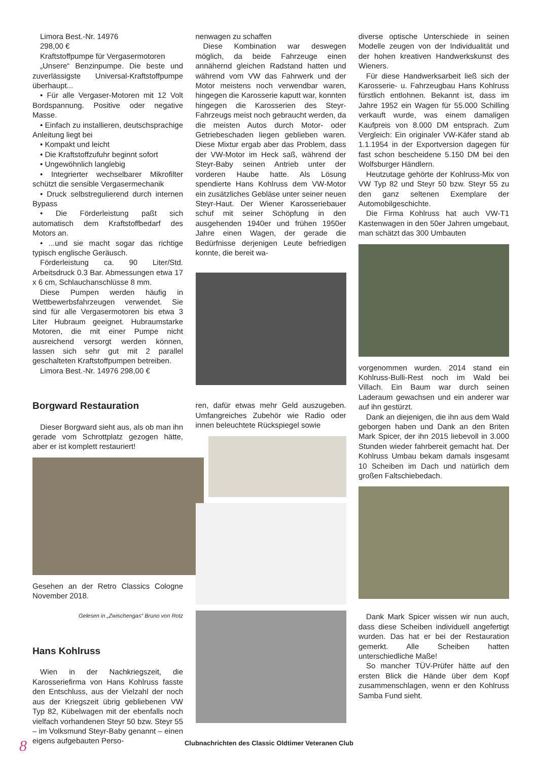Limora Best.-Nr. 14976
298,00 €
Kraftstoffpumpe für Vergasermotoren
„Unsere“ Benzinpumpe. Die beste und zuverlässigste Universal-Kraftstoffpumpe überhaupt...
• Für alle Vergaser-Motoren mit 12 Volt Bordspannung. Positive oder negative Masse.
• Einfach zu installieren, deutschsprachige Anleitung liegt bei
• Kompakt und leicht
• Die Kraftstoffzufuhr beginnt sofort
• Ungewöhnlich langlebig
• Integrierter wechselbarer Mikrofilter schützt die sensible Vergasermechanik
• Druck selbstregulierend durch internen Bypass
• Die Förderleistung paßt sich automatisch dem Kraftstoffbedarf des Motors an.
• ...und sie macht sogar das richtige typisch englische Geräusch.
Förderleistung ca. 90 Liter/Std. Arbeitsdruck 0.3 Bar. Abmessungen etwa 17 x 6 cm, Schlauchanschlüsse 8 mm.
Diese Pumpen werden häufig in Wettbewerbsfahrzeugen verwendet. Sie sind für alle Vergasermotoren bis etwa 3 Liter Hubraum geeignet. Hubraumstarke Motoren, die mit einer Pumpe nicht ausreichend versorgt werden können, lassen sich sehr gut mit 2 parallel geschalteten Kraftstoffpumpen betreiben.
Limora Best.-Nr. 14976 298,00 €
Borgward Restauration
Dieser Borgward sieht aus, als ob man ihn gerade vom Schrottplatz gezogen hätte, aber er ist komplett restauriert!
Gesehen an der Retro Classics Cologne November 2018.
Gelesen in „Zwischengas“ Bruno von Rotz
Hans Kohlruss
Wien in der Nachkriegszeit, die Karosseriefirma von Hans Kohlruss fasste den Entschluss, aus der Vielzahl der noch aus der Kriegszeit übrig gebliebenen VW Typ 82, Kübelwagen mit der ebenfalls noch vielfach vorhandenen Steyr 50 bzw. Steyr 55 – im Volksmund Steyr-Baby genannt – einen eigens aufgebauten Perso-
nenwagen zu schaffen
Diese Kombination war deswegen möglich, da beide Fahrzeuge einen annähernd gleichen Radstand hatten und während vom VW das Fahrwerk und der Motor meistens noch verwendbar waren, hingegen die Karosserie kaputt war, konnten hingegen die Karosserien des Steyr-Fahrzeugs meist noch gebraucht werden, da die meisten Autos durch Motor- oder Getriebeschaden liegen geblieben waren. Diese Mixtur ergab aber das Problem, dass der VW-Motor im Heck saß, während der Steyr-Baby seinen Antrieb unter der vorderen Haube hatte. Als Lösung spendierte Hans Kohlruss dem VW-Motor ein zusätzliches Gebläse unter seiner neuen Steyr-Haut. Der Wiener Karosseriebauer schuf mit seiner Schöpfung in den ausgehenden 1940er und frühen 1950er Jahre einen Wagen, der gerade die Bedürfnisse derjenigen Leute befriedigen konnte, die bereit wa-
ren, dafür etwas mehr Geld auszugeben. Umfangreiches Zubehör wie Radio oder innen beleuchtete Rückspiegel sowie
diverse optische Unterschiede in seinen Modelle zeugen von der Individualität und der hohen kreativen Handwerkskunst des Wieners.
Für diese Handwerksarbeit ließ sich der Karosserie- u. Fahrzeugbau Hans Kohlruss fürstlich entlohnen. Bekannt ist, dass im Jahre 1952 ein Wagen für 55.000 Schilling verkauft wurde, was einem damaligen Kaufpreis von 8.000 DM entsprach. Zum Vergleich: Ein originaler VW-Käfer stand ab 1.1.1954 in der Exportversion dagegen für fast schon bescheidene 5.150 DM bei den Wolfsburger Händlern.
Heutzutage gehörte der Kohlruss-Mix von VW Typ 82 und Steyr 50 bzw. Steyr 55 zu den ganz seltenen Exemplare der Automobilgeschichte.
Die Firma Kohlruss hat auch VW-T1 Kastenwagen in den 50er Jahren umgebaut, man schätzt das 300 Umbauten
vorgenommen wurden. 2014 stand ein Kohlruss-Bulli-Rest noch im Wald bei Villach. Ein Baum war durch seinen Laderaum gewachsen und ein anderer war auf ihn gestürzt.
Dank an diejenigen, die ihn aus dem Wald geborgen haben und Dank an den Briten Mark Spicer, der ihn 2015 liebevoll in 3.000 Stunden wieder fahrbereit gemacht hat. Der Kohlruss Umbau bekam damals insgesamt 10 Scheiben im Dach und natürlich dem großen Faltschiebedach.
Dank Mark Spicer wissen wir nun auch, dass diese Scheiben individuell angefertigt wurden. Das hat er bei der Restauration gemerkt. Alle Scheiben hatten unterschiedliche Maße!
So mancher TÜV-Prüfer hätte auf den ersten Blick die Hände über dem Kopf zusammenschlagen, wenn er den Kohlruss Samba Fund sieht.
Clubnachrichten des Classic Oldtimer Veteranen Club 8